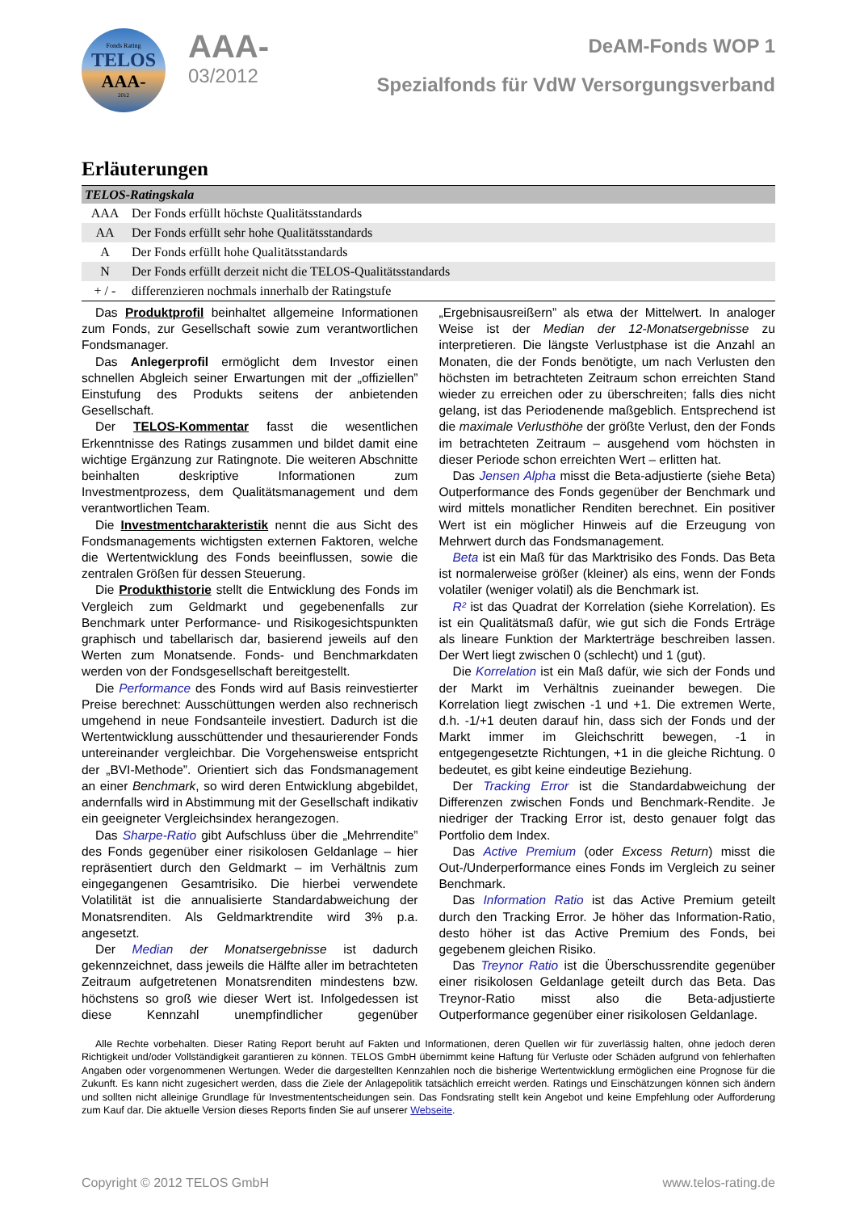Fonds Rating
TELOS
AAA-
2012
AAA-
03/2012
DeAM-Fonds WOP 1
Spezialfonds für VdW Versorgungsverband
Erläuterungen
| TELOS-Ratingskala | |
| --- | --- |
| AAA | Der Fonds erfüllt höchste Qualitätsstandards |
| AA | Der Fonds erfüllt sehr hohe Qualitätsstandards |
| A | Der Fonds erfüllt hohe Qualitätsstandards |
| N | Der Fonds erfüllt derzeit nicht die TELOS-Qualitätsstandards |
| + / - | differenzieren nochmals innerhalb der Ratingstufe |
Das Produktprofil beinhaltet allgemeine Informationen zum Fonds, zur Gesellschaft sowie zum verantwortlichen Fondsmanager.
Das Anlegerprofil ermöglicht dem Investor einen schnellen Abgleich seiner Erwartungen mit der „offiziellen” Einstufung des Produkts seitens der anbietenden Gesellschaft.
Der TELOS-Kommentar fasst die wesentlichen Erkenntnisse des Ratings zusammen und bildet damit eine wichtige Ergänzung zur Ratingnote. Die weiteren Abschnitte beinhalten deskriptive Informationen zum Investmentprozess, dem Qualitätsmanagement und dem verantwortlichen Team.
Die Investmentcharakteristik nennt die aus Sicht des Fondsmanagements wichtigsten externen Faktoren, welche die Wertentwicklung des Fonds beeinflussen, sowie die zentralen Größen für dessen Steuerung.
Die Produkthistorie stellt die Entwicklung des Fonds im Vergleich zum Geldmarkt und gegebenenfalls zur Benchmark unter Performance- und Risikogesichtspunkten graphisch und tabellarisch dar, basierend jeweils auf den Werten zum Monatsende. Fonds- und Benchmarkdaten werden von der Fondsgesellschaft bereitgestellt.
Die Performance des Fonds wird auf Basis reinvestierter Preise berechnet: Ausschüttungen werden also rechnerisch umgehend in neue Fondsanteile investiert. Dadurch ist die Wertentwicklung ausschüttender und thesaurierender Fonds untereinander vergleichbar. Die Vorgehensweise entspricht der „BVI-Methode”. Orientiert sich das Fondsmanagement an einer Benchmark, so wird deren Entwicklung abgebildet, andernfalls wird in Abstimmung mit der Gesellschaft indikativ ein geeigneter Vergleichsindex herangezogen.
Das Sharpe-Ratio gibt Aufschluss über die „Mehrrendite” des Fonds gegenüber einer risikolosen Geldanlage – hier repräsentiert durch den Geldmarkt – im Verhältnis zum eingegangenen Gesamtrisiko. Die hierbei verwendete Volatilität ist die annualisierte Standardabweichung der Monatsrenditen. Als Geldmarktrendite wird 3% p.a. angesetzt.
Der Median der Monatsergebnisse ist dadurch gekennzeichnet, dass jeweils die Hälfte aller im betrachteten Zeitraum aufgetretenen Monatsrenditen mindestens bzw. höchstens so groß wie dieser Wert ist. Infolgedessen ist diese Kennzahl unempfindlicher gegenüber „Ergebnisausreißern” als etwa der Mittelwert. In analoger Weise ist der Median der 12-Monatsergebnisse zu interpretieren. Die längste Verlustphase ist die Anzahl an Monaten, die der Fonds benötigte, um nach Verlusten den höchsten im betrachteten Zeitraum schon erreichten Stand wieder zu erreichen oder zu überschreiten; falls dies nicht gelang, ist das Periodenende maßgeblich. Entsprechend ist die maximale Verlusthöhe der größte Verlust, den der Fonds im betrachteten Zeitraum – ausgehend vom höchsten in dieser Periode schon erreichten Wert – erlitten hat.
Das Jensen Alpha misst die Beta-adjustierte (siehe Beta) Outperformance des Fonds gegenüber der Benchmark und wird mittels monatlicher Renditen berechnet. Ein positiver Wert ist ein möglicher Hinweis auf die Erzeugung von Mehrwert durch das Fondsmanagement.
Beta ist ein Maß für das Marktrisiko des Fonds. Das Beta ist normalerweise größer (kleiner) als eins, wenn der Fonds volatiler (weniger volatil) als die Benchmark ist.
R² ist das Quadrat der Korrelation (siehe Korrelation). Es ist ein Qualitätsmaß dafür, wie gut sich die Fonds Erträge als lineare Funktion der Markterträge beschreiben lassen. Der Wert liegt zwischen 0 (schlecht) und 1 (gut).
Die Korrelation ist ein Maß dafür, wie sich der Fonds und der Markt im Verhältnis zueinander bewegen. Die Korrelation liegt zwischen -1 und +1. Die extremen Werte, d.h. -1/+1 deuten darauf hin, dass sich der Fonds und der Markt immer im Gleichschritt bewegen, -1 in entgegengesetzte Richtungen, +1 in die gleiche Richtung. 0 bedeutet, es gibt keine eindeutige Beziehung.
Der Tracking Error ist die Standardabweichung der Differenzen zwischen Fonds und Benchmark-Rendite. Je niedriger der Tracking Error ist, desto genauer folgt das Portfolio dem Index.
Das Active Premium (oder Excess Return) misst die Out-/Underperformance eines Fonds im Vergleich zu seiner Benchmark.
Das Information Ratio ist das Active Premium geteilt durch den Tracking Error. Je höher das Information-Ratio, desto höher ist das Active Premium des Fonds, bei gegebenem gleichen Risiko.
Das Treynor Ratio ist die Überschussrendite gegenüber einer risikolosen Geldanlage geteilt durch das Beta. Das Treynor-Ratio misst also die Beta-adjustierte Outperformance gegenüber einer risikolosen Geldanlage.
Alle Rechte vorbehalten. Dieser Rating Report beruht auf Fakten und Informationen, deren Quellen wir für zuverlässig halten, ohne jedoch deren Richtigkeit und/oder Vollständigkeit garantieren zu können. TELOS GmbH übernimmt keine Haftung für Verluste oder Schäden aufgrund von fehlerhaften Angaben oder vorgenommenen Wertungen. Weder die dargestellten Kennzahlen noch die bisherige Wertentwicklung ermöglichen eine Prognose für die Zukunft. Es kann nicht zugesichert werden, dass die Ziele der Anlagepolitik tatsächlich erreicht werden. Ratings und Einschätzungen können sich ändern und sollten nicht alleinige Grundlage für Investmententscheidungen sein. Das Fondsrating stellt kein Angebot und keine Empfehlung oder Aufforderung zum Kauf dar. Die aktuelle Version dieses Reports finden Sie auf unserer Webseite.
Copyright © 2012 TELOS GmbH www.telos-rating.de